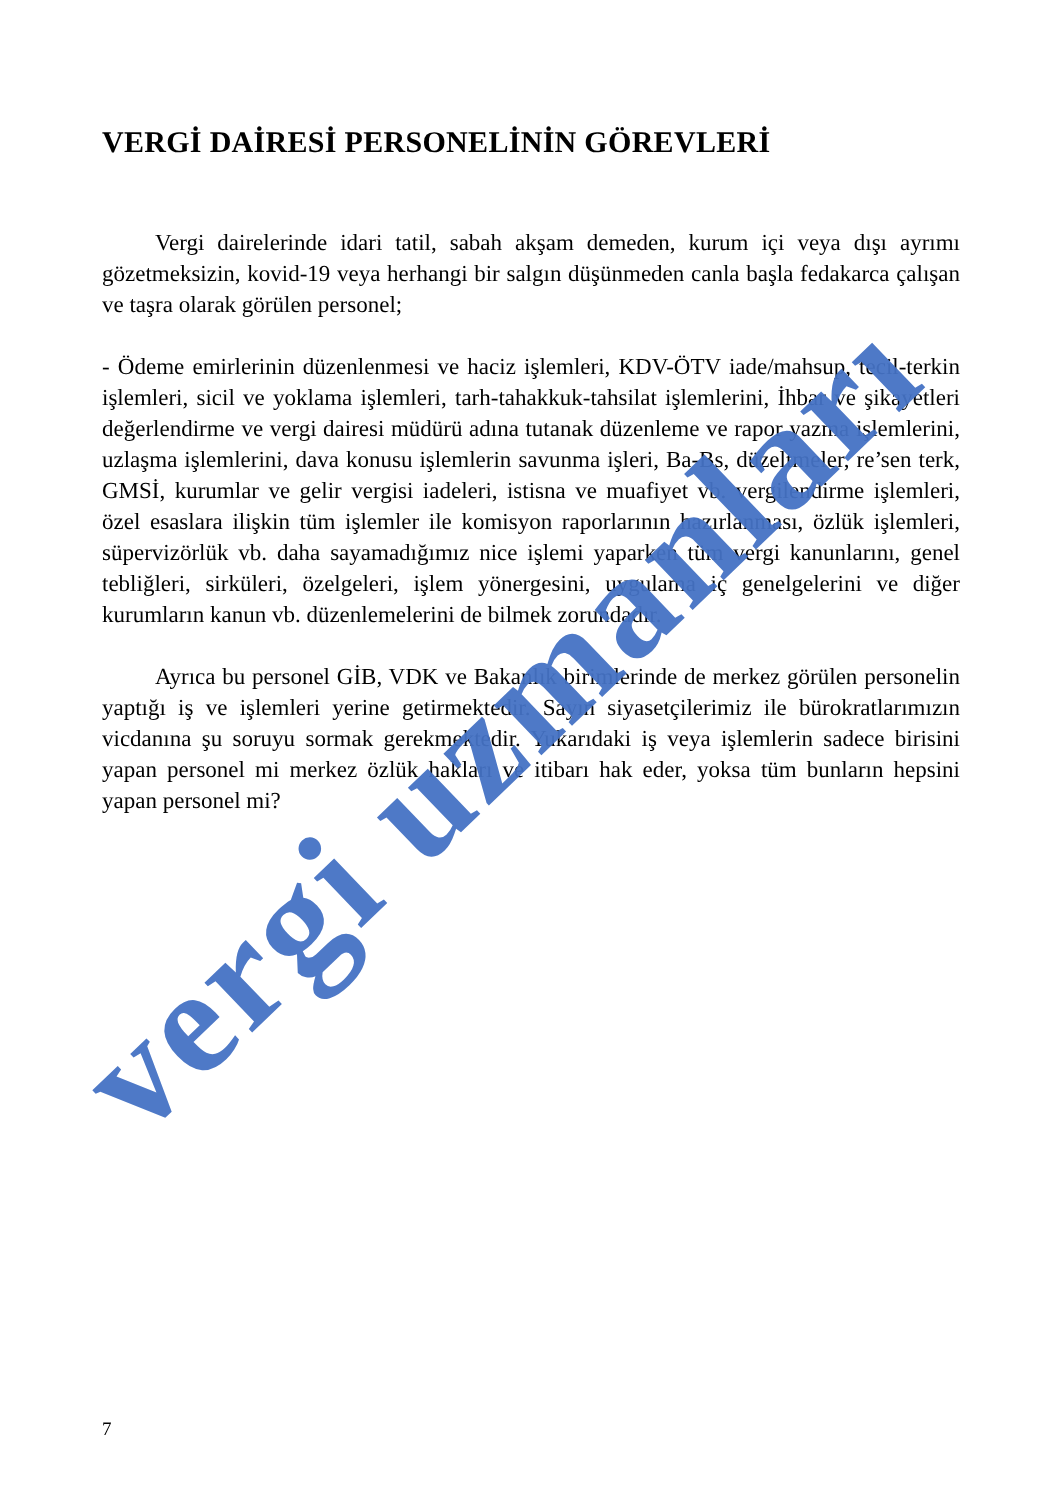VERGİ DAİRESİ PERSONELİNİN GÖREVLERİ
Vergi dairelerinde idari tatil, sabah akşam demeden, kurum içi veya dışı ayrımı gözetmeksizin, kovid-19 veya herhangi bir salgın düşünmeden canla başla fedakarca çalışan ve taşra olarak görülen personel;
- Ödeme emirlerinin düzenlenmesi ve haciz işlemleri, KDV-ÖTV iade/mahsup, tecil-terkin işlemleri, sicil ve yoklama işlemleri, tarh-tahakkuk-tahsilat işlemlerini, İhbar ve şikayetleri değerlendirme ve vergi dairesi müdürü adına tutanak düzenleme ve rapor yazma işlemlerini, uzlaşma işlemlerini, dava konusu işlemlerin savunma işleri, Ba-Bs, düzeltmeler, re’sen terk, GMSİ, kurumlar ve gelir vergisi iadeleri, istisna ve muafiyet vb. vergilendirme işlemleri, özel esaslara ilişkin tüm işlemler ile komisyon raporlarının hazırlanması, özlük işlemleri, süpervizörlük vb. daha sayamadığımız nice işlemi yaparken tüm vergi kanunlarını, genel tebliğleri, sirküleri, özelgeleri, işlem yönergesini, uygulama iç genelgelerini ve diğer kurumların kanun vb. düzenlemelerini de bilmek zorundadır.
Ayrıca bu personel GİB, VDK ve Bakanlık birimlerinde de merkez görülen personelin yaptığı iş ve işlemleri yerine getirmektedir. Sayın siyasetçilerimiz ile bürokratlarımızın vicdanına şu soruyu sormak gerekmektedir. Yukarıdaki iş veya işlemlerin sadece birisini yapan personel mi merkez özlük hakları ve itibarı hak eder, yoksa tüm bunların hepsini yapan personel mi?
7
vergi uzmanları